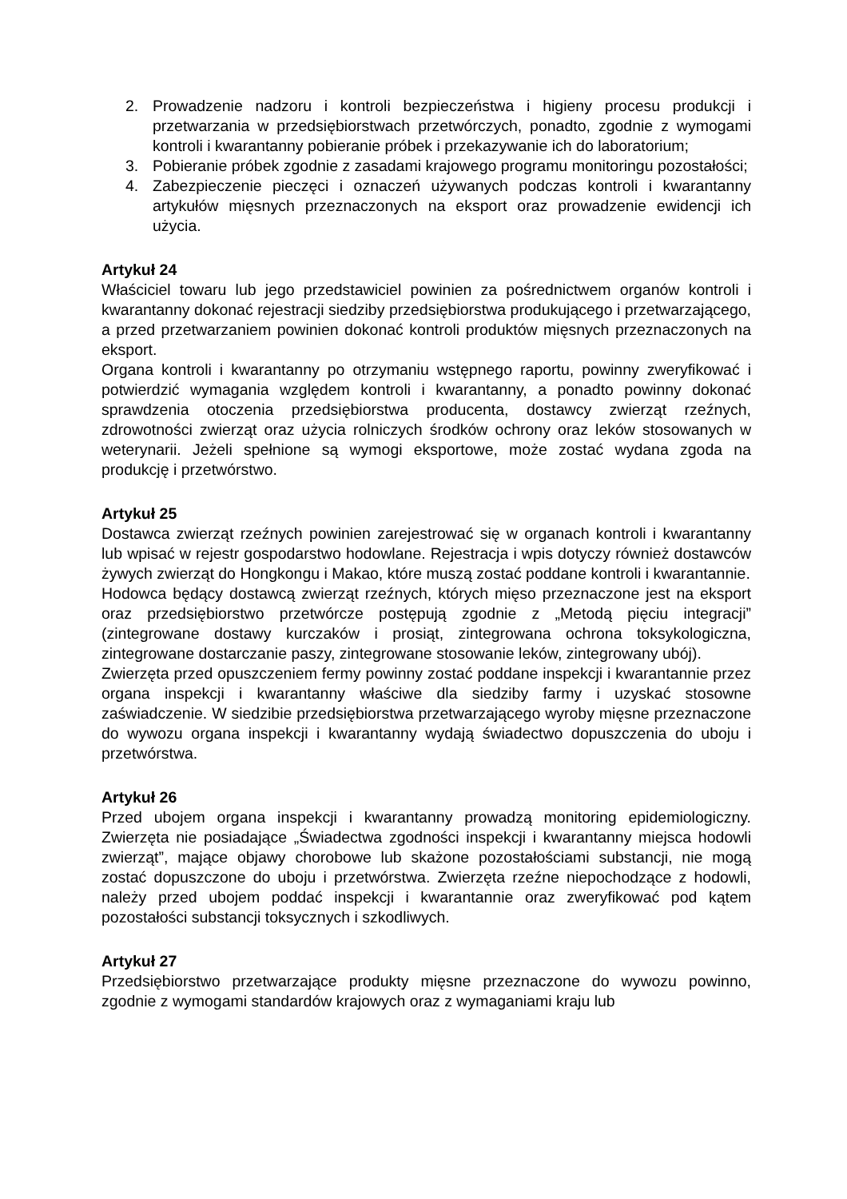2. Prowadzenie nadzoru i kontroli bezpieczeństwa i higieny procesu produkcji i przetwarzania w przedsiębiorstwach przetwórczych, ponadto, zgodnie z wymogami kontroli i kwarantanny pobieranie próbek i przekazywanie ich do laboratorium;
3. Pobieranie próbek zgodnie z zasadami krajowego programu monitoringu pozostałości;
4. Zabezpieczenie pieczęci i oznaczeń używanych podczas kontroli i kwarantanny artykułów mięsnych przeznaczonych na eksport oraz prowadzenie ewidencji ich użycia.
Artykuł 24
Właściciel towaru lub jego przedstawiciel powinien za pośrednictwem organów kontroli i kwarantanny dokonać rejestracji siedziby przedsiębiorstwa produkującego i przetwarzającego, a przed przetwarzaniem powinien dokonać kontroli produktów mięsnych przeznaczonych na eksport.
Organa kontroli i kwarantanny po otrzymaniu wstępnego raportu, powinny zweryfikować i potwierdzić wymagania względem kontroli i kwarantanny, a ponadto powinny dokonać sprawdzenia otoczenia przedsiębiorstwa producenta, dostawcy zwierząt rzeźnych, zdrowotności zwierząt oraz użycia rolniczych środków ochrony oraz leków stosowanych w weterynarii. Jeżeli spełnione są wymogi eksportowe, może zostać wydana zgoda na produkcję i przetwórstwo.
Artykuł 25
Dostawca zwierząt rzeźnych powinien zarejestrować się w organach kontroli i kwarantanny lub wpisać w rejestr gospodarstwo hodowlane. Rejestracja i wpis dotyczy również dostawców żywych zwierząt do Hongkongu i Makao, które muszą zostać poddane kontroli i kwarantannie.
Hodowca będący dostawcą zwierząt rzeźnych, których mięso przeznaczone jest na eksport oraz przedsiębiorstwo przetwórcze postępują zgodnie z „Metodą pięciu integracji” (zintegrowane dostawy kurczaków i prosiąt, zintegrowana ochrona toksykologiczna, zintegrowane dostarczanie paszy, zintegrowane stosowanie leków, zintegrowany ubój).
Zwierzęta przed opuszczeniem fermy powinny zostać poddane inspekcji i kwarantannie przez organa inspekcji i kwarantanny właściwe dla siedziby farmy i uzyskać stosowne zaświadczenie. W siedzibie przedsiębiorstwa przetwarzającego wyroby mięsne przeznaczone do wywozu organa inspekcji i kwarantanny wydają świadectwo dopuszczenia do uboju i przetwórstwa.
Artykuł 26
Przed ubojem organa inspekcji i kwarantanny prowadzą monitoring epidemiologiczny. Zwierzęta nie posiadające „Świadectwa zgodności inspekcji i kwarantanny miejsca hodowli zwierząt”, mające objawy chorobowe lub skażone pozostałościami substancji, nie mogą zostać dopuszczone do uboju i przetwórstwa. Zwierzęta rzeźne niepochodzące z hodowli, należy przed ubojem poddać inspekcji i kwarantannie oraz zweryfikować pod kątem pozostałości substancji toksycznych i szkodliwych.
Artykuł 27
Przedsiębiorstwo przetwarzające produkty mięsne przeznaczone do wywozu powinno, zgodnie z wymogami standardów krajowych oraz z wymaganiami kraju lub